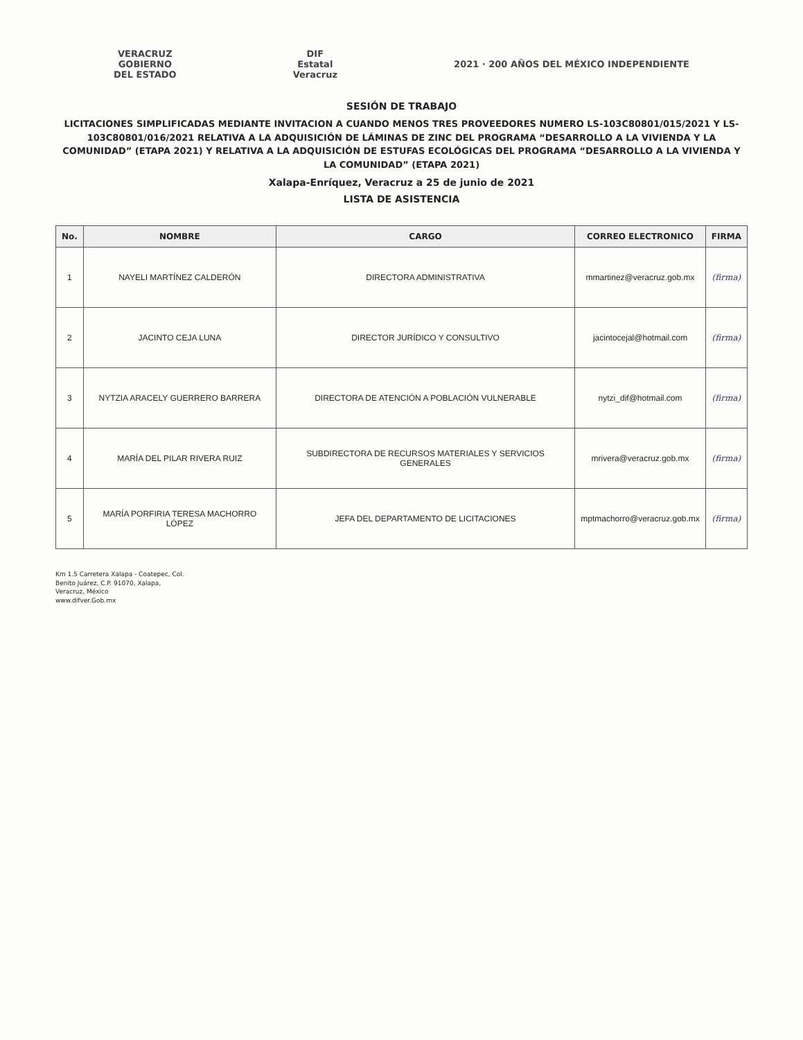VERACRUZ
GOBIERNO
DEL ESTADO
DIF
Estatal
Veracruz
2021 · 200 AÑOS DEL MÉXICO INDEPENDIENTE
SESIÓN DE TRABAJO
LICITACIONES SIMPLIFICADAS MEDIANTE INVITACION A CUANDO MENOS TRES PROVEEDORES NUMERO LS-103C80801/015/2021 Y LS-103C80801/016/2021 RELATIVA A LA ADQUISICIÓN DE LÁMINAS DE ZINC DEL PROGRAMA “DESARROLLO A LA VIVIENDA Y LA COMUNIDAD” (ETAPA 2021) Y RELATIVA A LA ADQUISICIÓN DE ESTUFAS ECOLÓGICAS DEL PROGRAMA “DESARROLLO A LA VIVIENDA Y LA COMUNIDAD” (ETAPA 2021)
Xalapa-Enríquez, Veracruz a 25 de junio de 2021
LISTA DE ASISTENCIA
| No. | NOMBRE | CARGO | CORREO ELECTRONICO | FIRMA |
| --- | --- | --- | --- | --- |
| 1 | NAYELI MARTÍNEZ CALDERÓN | DIRECTORA ADMINISTRATIVA | mmartinez@veracruz.gob.mx | (firma) |
| 2 | JACINTO CEJA LUNA | DIRECTOR JURÍDICO Y CONSULTIVO | jacintocejal@hotmail.com | (firma) |
| 3 | NYTZIA ARACELY GUERRERO BARRERA | DIRECTORA DE ATENCIÓN A POBLACIÓN VULNERABLE | nytzi_dif@hotmail.com | (firma) |
| 4 | MARÍA DEL PILAR RIVERA RUIZ | SUBDIRECTORA DE RECURSOS MATERIALES Y SERVICIOS GENERALES | mrivera@veracruz.gob.mx | (firma) |
| 5 | MARÍA PORFIRIA TERESA MACHORRO LÓPEZ | JEFA DEL DEPARTAMENTO DE LICITACIONES | mptmachorro@veracruz.gob.mx | (firma) |
Km 1.5 Carretera Xalapa - Coatepec, Col.
Benito Juárez, C.P. 91070, Xalapa,
Veracruz, México
www.difver.Gob.mx